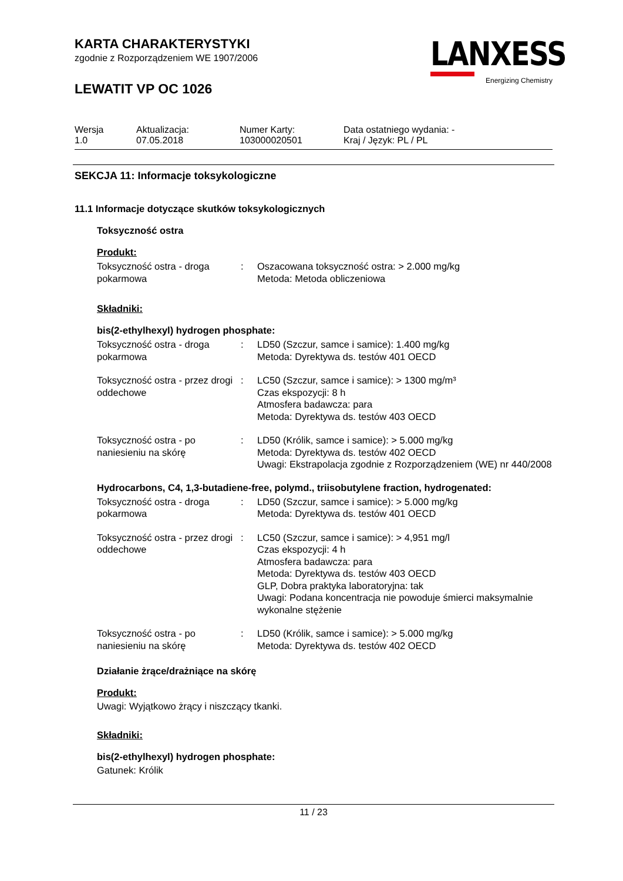KARTA CHARAKTERYSTYKI
zgodnie z Rozporządzeniem WE 1907/2006
LEWATIT VP OC 1026
LANXESS
Energizing Chemistry
| Wersja 1.0 | Aktualizacja: 07.05.2018 | Numer Karty: 103000020501 | Data ostatniego wydania: - Kraj / Język: PL / PL |
SEKCJA 11: Informacje toksykologiczne
11.1 Informacje dotyczące skutków toksykologicznych
Toksyczność ostra
Produkt:
| Toksyczność ostra - droga pokarmowa | : | Oszacowana toksyczność ostra: > 2.000 mg/kg Metoda: Metoda obliczeniowa |
Składniki:
bis(2-ethylhexyl) hydrogen phosphate:
| Toksyczność ostra - droga pokarmowa | : | LD50 (Szczur, samce i samice): 1.400 mg/kg Metoda: Dyrektywa ds. testów 401 OECD |
| Toksyczność ostra - przez drogi oddechowe | : | LC50 (Szczur, samce i samice): > 1300 mg/m³ Czas ekspozycji: 8 h Atmosfera badawcza: para Metoda: Dyrektywa ds. testów 403 OECD |
| Toksyczność ostra - po naniesieniu na skórę | : | LD50 (Królik, samce i samice): > 5.000 mg/kg Metoda: Dyrektywa ds. testów 402 OECD Uwagi: Ekstrapolacja zgodnie z Rozporządzeniem (WE) nr 440/2008 |
Hydrocarbons, C4, 1,3-butadiene-free, polymd., triisobutylene fraction, hydrogenated:
| Toksyczność ostra - droga pokarmowa | : | LD50 (Szczur, samce i samice): > 5.000 mg/kg Metoda: Dyrektywa ds. testów 401 OECD |
| Toksyczność ostra - przez drogi oddechowe | : | LC50 (Szczur, samce i samice): > 4,951 mg/l Czas ekspozycji: 4 h Atmosfera badawcza: para Metoda: Dyrektywa ds. testów 403 OECD GLP, Dobra praktyka laboratoryjna: tak Uwagi: Podana koncentracja nie powoduje śmierci maksymalnie wykonalne stężenie |
| Toksyczność ostra - po naniesieniu na skórę | : | LD50 (Królik, samce i samice): > 5.000 mg/kg Metoda: Dyrektywa ds. testów 402 OECD |
Działanie żrące/drażniące na skórę
Produkt:
Uwagi: Wyjątkowo żrący i niszczący tkanki.
Składniki:
bis(2-ethylhexyl) hydrogen phosphate:
Gatunek: Królik
11 / 23